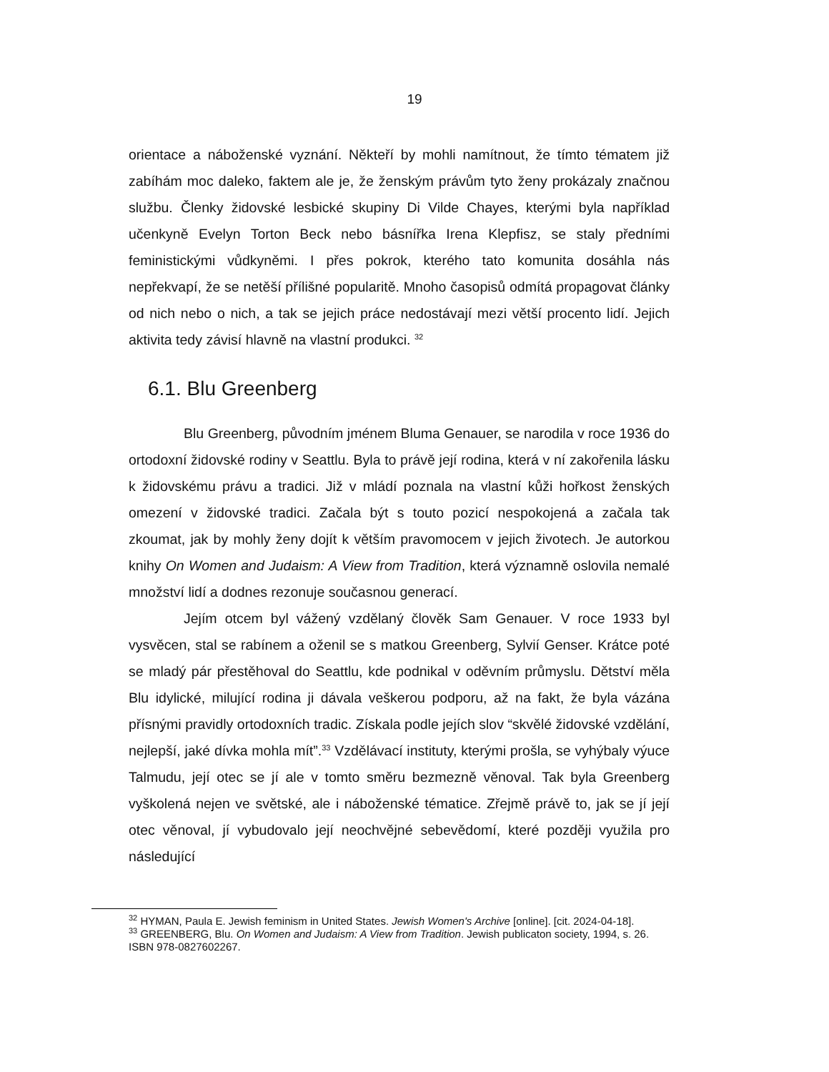19
orientace a náboženské vyznání. Někteří by mohli namítnout, že tímto tématem již zabíhám moc daleko, faktem ale je, že ženským právům tyto ženy prokázaly značnou službu. Členky židovské lesbické skupiny Di Vilde Chayes, kterými byla například učenkyně Evelyn Torton Beck nebo básnířka Irena Klepfisz, se staly předními feministickými vůdkyněmi. I přes pokrok, kterého tato komunita dosáhla nás nepřekvapí, že se netěší přílišné popularitě. Mnoho časopisů odmítá propagovat články od nich nebo o nich, a tak se jejich práce nedostávají mezi větší procento lidí. Jejich aktivita tedy závisí hlavně na vlastní produkci. <sup>32</sup>
6.1. Blu Greenberg
Blu Greenberg, původním jménem Bluma Genauer, se narodila v roce 1936 do ortodoxní židovské rodiny v Seattlu. Byla to právě její rodina, která v ní zakořenila lásku k židovskému právu a tradici. Již v mládí poznala na vlastní kůži hořkost ženských omezení v židovské tradici. Začala být s touto pozicí nespokojená a začala tak zkoumat, jak by mohly ženy dojít k větším pravomocem v jejich životech. Je autorkou knihy On Women and Judaism: A View from Tradition, která významně oslovila nemalé množství lidí a dodnes rezonuje současnou generací.
Jejím otcem byl vážený vzdělaný člověk Sam Genauer. V roce 1933 byl vysvěcen, stal se rabínem a oženil se s matkou Greenberg, Sylvií Genser. Krátce poté se mladý pár přestěhoval do Seattlu, kde podnikal v oděvním průmyslu. Dětství měla Blu idylické, milující rodina ji dávala veškerou podporu, až na fakt, že byla vázána přísnými pravidly ortodoxních tradic. Získala podle jejích slov “skvělé židovské vzdělání, nejlepší, jaké dívka mohla mít”.<sup>33</sup> Vzdělávací instituty, kterými prošla, se vyhýbaly výuce Talmudu, její otec se jí ale v tomto směru bezmezně věnoval. Tak byla Greenberg vyškolená nejen ve světské, ale i náboženské tématice. Zřejmě právě to, jak se jí její otec věnoval, jí vybudovalo její neochvějné sebevědomí, které později využila pro následující
<sup>32</sup> HYMAN, Paula E. Jewish feminism in United States. Jewish Women's Archive [online]. [cit. 2024-04-18].
<sup>33</sup> GREENBERG, Blu. On Women and Judaism: A View from Tradition. Jewish publicaton society, 1994, s. 26. ISBN 978-0827602267.